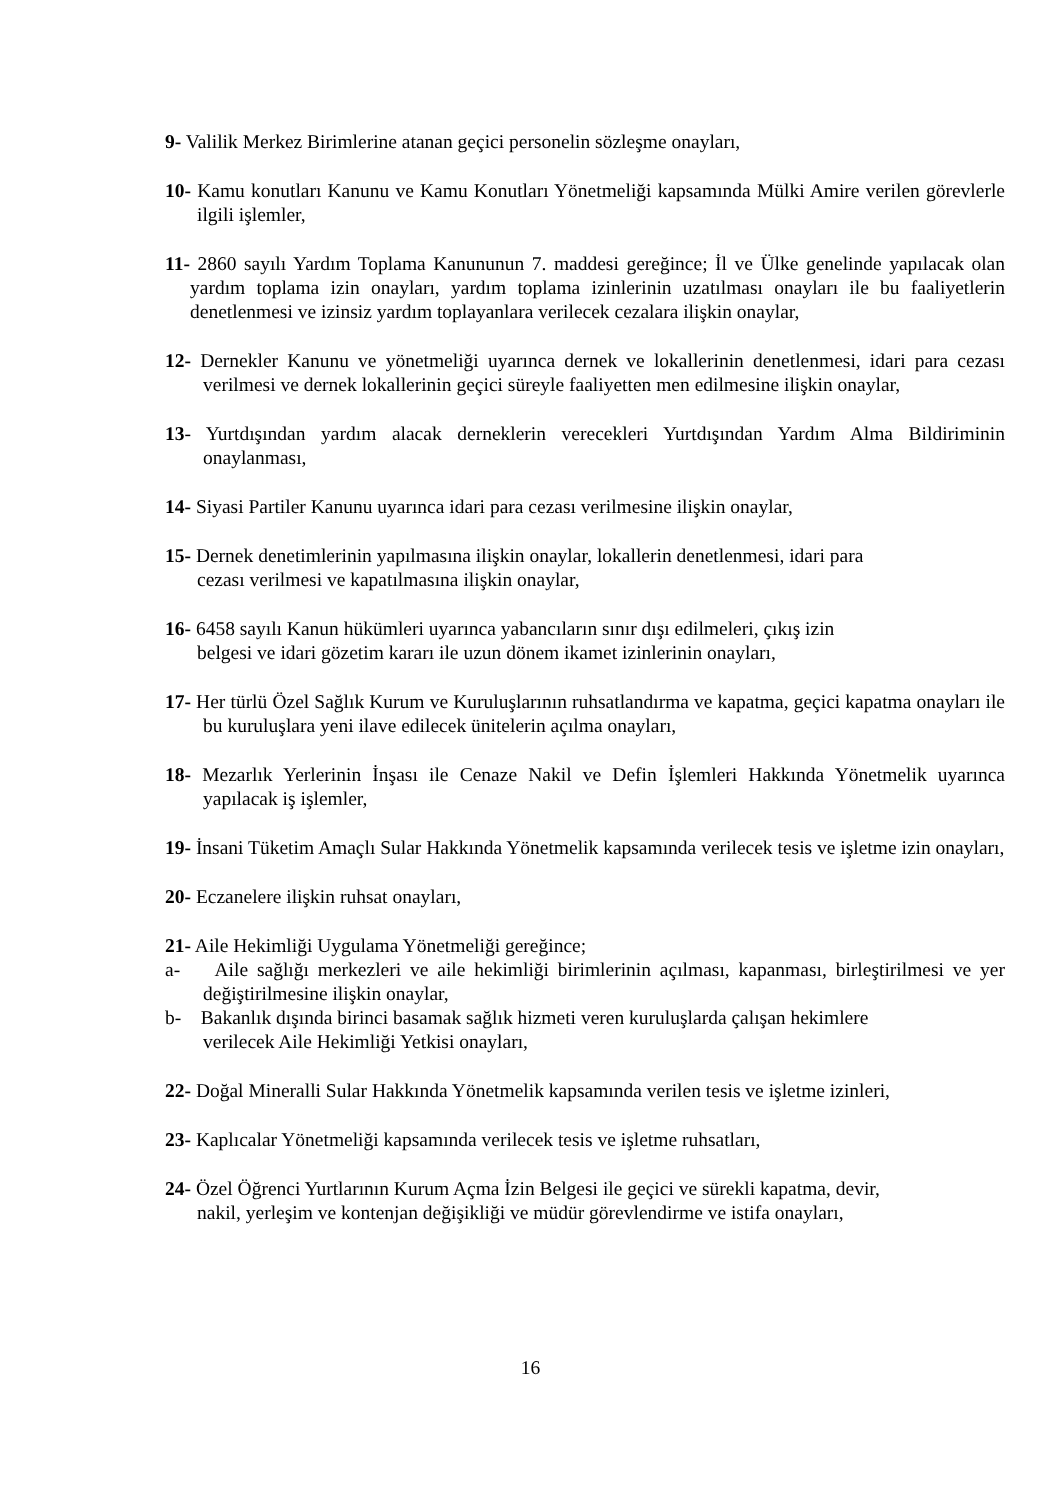9- Valilik Merkez Birimlerine atanan geçici personelin sözleşme onayları,
10- Kamu konutları Kanunu ve Kamu Konutları Yönetmeliği kapsamında Mülki Amire verilen görevlerle ilgili işlemler,
11- 2860 sayılı Yardım Toplama Kanununun 7. maddesi gereğince; İl ve Ülke genelinde yapılacak olan yardım toplama izin onayları, yardım toplama izinlerinin uzatılması onayları ile bu faaliyetlerin denetlenmesi ve izinsiz yardım toplayanlara verilecek cezalara ilişkin onaylar,
12- Dernekler Kanunu ve yönetmeliği uyarınca dernek ve lokallerinin denetlenmesi, idari para cezası verilmesi ve dernek lokallerinin geçici süreyle faaliyetten men edilmesine ilişkin onaylar,
13- Yurtdışından yardım alacak derneklerin verecekleri Yurtdışından Yardım Alma Bildiriminin onaylanması,
14- Siyasi Partiler Kanunu uyarınca idari para cezası verilmesine ilişkin onaylar,
15- Dernek denetimlerinin yapılmasına ilişkin onaylar, lokallerin denetlenmesi, idari para
cezası verilmesi ve kapatılmasına ilişkin onaylar,
16- 6458 sayılı Kanun hükümleri uyarınca yabancıların sınır dışı edilmeleri, çıkış izin
belgesi ve idari gözetim kararı ile uzun dönem ikamet izinlerinin onayları,
17- Her türlü Özel Sağlık Kurum ve Kuruluşlarının ruhsatlandırma ve kapatma, geçici kapatma onayları ile bu kuruluşlara yeni ilave edilecek ünitelerin açılma onayları,
18- Mezarlık Yerlerinin İnşası ile Cenaze Nakil ve Defin İşlemleri Hakkında Yönetmelik uyarınca yapılacak iş işlemler,
19- İnsani Tüketim Amaçlı Sular Hakkında Yönetmelik kapsamında verilecek tesis ve işletme izin onayları,
20- Eczanelere ilişkin ruhsat onayları,
21- Aile Hekimliği Uygulama Yönetmeliği gereğince;
a- Aile sağlığı merkezleri ve aile hekimliği birimlerinin açılması, kapanması, birleştirilmesi ve yer değiştirilmesine ilişkin onaylar,
b- Bakanlık dışında birinci basamak sağlık hizmeti veren kuruluşlarda çalışan hekimlere
verilecek Aile Hekimliği Yetkisi onayları,
22- Doğal Mineralli Sular Hakkında Yönetmelik kapsamında verilen tesis ve işletme izinleri,
23- Kaplıcalar Yönetmeliği kapsamında verilecek tesis ve işletme ruhsatları,
24- Özel Öğrenci Yurtlarının Kurum Açma İzin Belgesi ile geçici ve sürekli kapatma, devir,
nakil, yerleşim ve kontenjan değişikliği ve müdür görevlendirme ve istifa onayları,
16